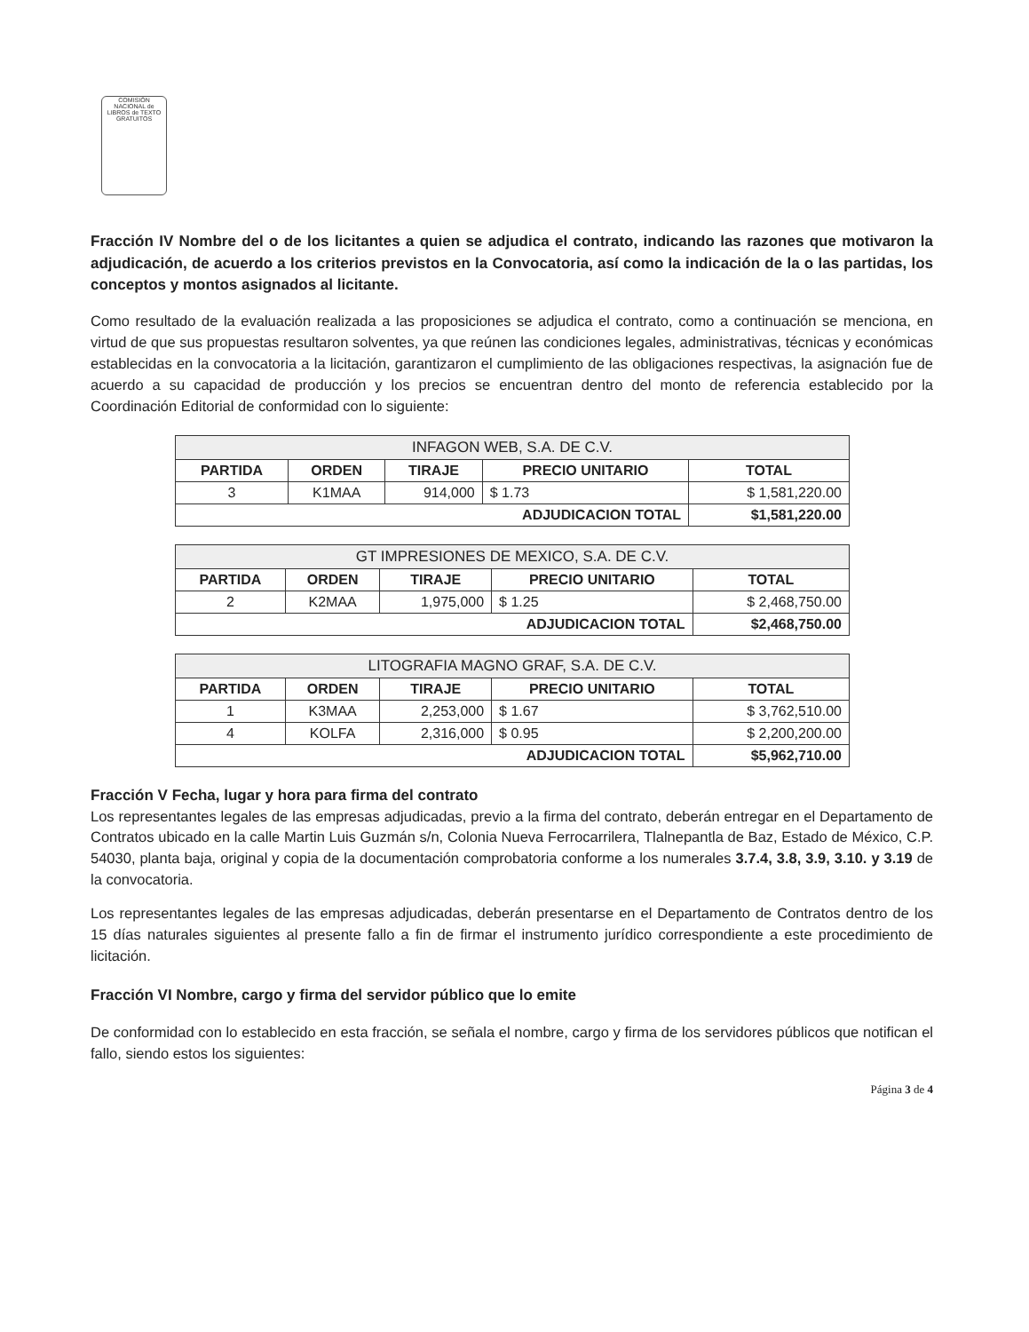COMISIÓN NACIONAL de LIBROS de TEXTO GRATUITOS
Fracción IV Nombre del o de los licitantes a quien se adjudica el contrato, indicando las razones que motivaron la adjudicación, de acuerdo a los criterios previstos en la Convocatoria, así como la indicación de la o las partidas, los conceptos y montos asignados al licitante.
Como resultado de la evaluación realizada a las proposiciones se adjudica el contrato, como a continuación se menciona, en virtud de que sus propuestas resultaron solventes, ya que reúnen las condiciones legales, administrativas, técnicas y económicas establecidas en la convocatoria a la licitación, garantizaron el cumplimiento de las obligaciones respectivas, la asignación fue de acuerdo a su capacidad de producción y los precios se encuentran dentro del monto de referencia establecido por la Coordinación Editorial de conformidad con lo siguiente:
| INFAGON WEB, S.A. DE C.V. | | | | |
| --- | --- | --- | --- | --- |
| PARTIDA | ORDEN | TIRAJE | PRECIO UNITARIO | TOTAL |
| 3 | K1MAA | 914,000 | $ 1.73 | $ 1,581,220.00 |
| ADJUDICACION TOTAL | | | | $1,581,220.00 |
| GT IMPRESIONES DE MEXICO, S.A. DE C.V. | | | | |
| --- | --- | --- | --- | --- |
| PARTIDA | ORDEN | TIRAJE | PRECIO UNITARIO | TOTAL |
| 2 | K2MAA | 1,975,000 | $ 1.25 | $ 2,468,750.00 |
| ADJUDICACION TOTAL | | | | $2,468,750.00 |
| LITOGRAFIA MAGNO GRAF, S.A. DE C.V. | | | | |
| --- | --- | --- | --- | --- |
| PARTIDA | ORDEN | TIRAJE | PRECIO UNITARIO | TOTAL |
| 1 | K3MAA | 2,253,000 | $ 1.67 | $ 3,762,510.00 |
| 4 | KOLFA | 2,316,000 | $ 0.95 | $ 2,200,200.00 |
| ADJUDICACION TOTAL | | | | $5,962,710.00 |
Fracción V Fecha, lugar y hora para firma del contrato
Los representantes legales de las empresas adjudicadas, previo a la firma del contrato, deberán entregar en el Departamento de Contratos ubicado en la calle Martin Luis Guzmán s/n, Colonia Nueva Ferrocarrilera, Tlalnepantla de Baz, Estado de México, C.P. 54030, planta baja, original y copia de la documentación comprobatoria conforme a los numerales 3.7.4, 3.8, 3.9, 3.10. y 3.19 de la convocatoria.
Los representantes legales de las empresas adjudicadas, deberán presentarse en el Departamento de Contratos dentro de los 15 días naturales siguientes al presente fallo a fin de firmar el instrumento jurídico correspondiente a este procedimiento de licitación.
Fracción VI Nombre, cargo y firma del servidor público que lo emite
De conformidad con lo establecido en esta fracción, se señala el nombre, cargo y firma de los servidores públicos que notifican el fallo, siendo estos los siguientes:
Página 3 de 4